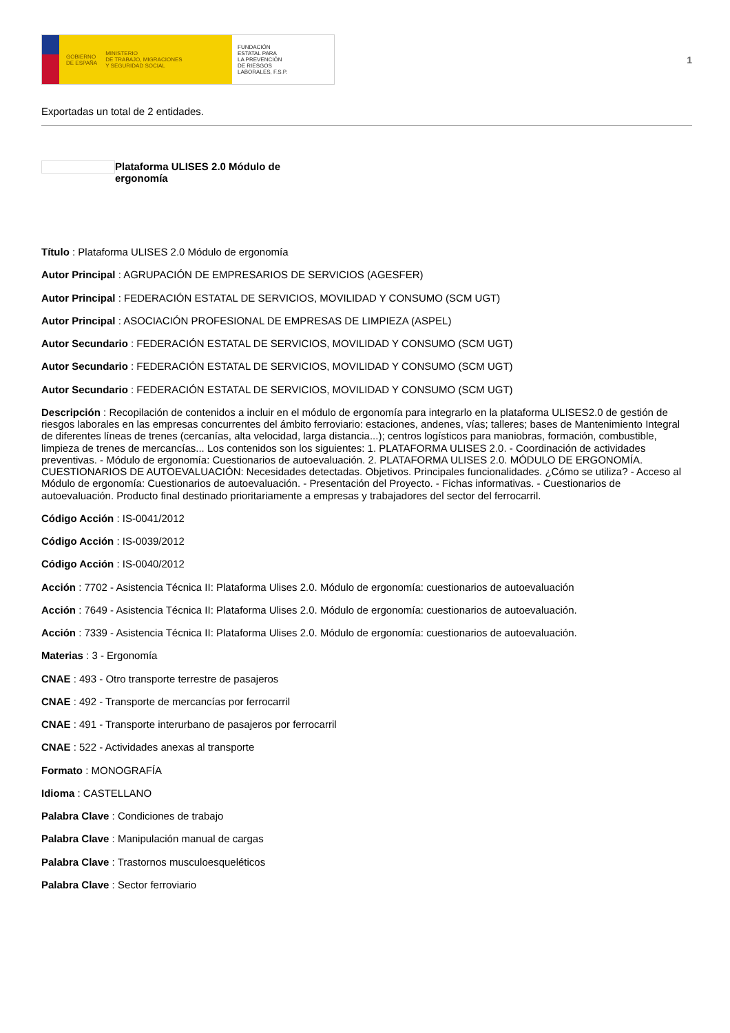GOBIERNO
DE ESPAÑA MINISTERIO
DE TRABAJO, MIGRACIONES
Y SEGURIDAD SOCIAL
FUNDACIÓN
ESTATAL PARA
LA PREVENCIÓN
DE RIESGOS
LABORALES, F.S.P.
1
Exportadas un total de 2 entidades.
Plataforma ULISES 2.0 Módulo de ergonomía
Título : Plataforma ULISES 2.0 Módulo de ergonomía
Autor Principal : AGRUPACIÓN DE EMPRESARIOS DE SERVICIOS (AGESFER)
Autor Principal : FEDERACIÓN ESTATAL DE SERVICIOS, MOVILIDAD Y CONSUMO (SCM UGT)
Autor Principal : ASOCIACIÓN PROFESIONAL DE EMPRESAS DE LIMPIEZA (ASPEL)
Autor Secundario : FEDERACIÓN ESTATAL DE SERVICIOS, MOVILIDAD Y CONSUMO (SCM UGT)
Autor Secundario : FEDERACIÓN ESTATAL DE SERVICIOS, MOVILIDAD Y CONSUMO (SCM UGT)
Autor Secundario : FEDERACIÓN ESTATAL DE SERVICIOS, MOVILIDAD Y CONSUMO (SCM UGT)
Descripción : Recopilación de contenidos a incluir en el módulo de ergonomía para integrarlo en la plataforma ULISES2.0 de gestión de riesgos laborales en las empresas concurrentes del ámbito ferroviario: estaciones, andenes, vías; talleres; bases de Mantenimiento Integral de diferentes líneas de trenes (cercanías, alta velocidad, larga distancia...); centros logísticos para maniobras, formación, combustible, limpieza de trenes de mercancías... Los contenidos son los siguientes: 1. PLATAFORMA ULISES 2.0. - Coordinación de actividades preventivas. - Módulo de ergonomía: Cuestionarios de autoevaluación. 2. PLATAFORMA ULISES 2.0. MÓDULO DE ERGONOMÍA. CUESTIONARIOS DE AUTOEVALUACIÓN: Necesidades detectadas. Objetivos. Principales funcionalidades. ¿Cómo se utiliza? - Acceso al Módulo de ergonomía: Cuestionarios de autoevaluación. - Presentación del Proyecto. - Fichas informativas. - Cuestionarios de autoevaluación. Producto final destinado prioritariamente a empresas y trabajadores del sector del ferrocarril.
Código Acción : IS-0041/2012
Código Acción : IS-0039/2012
Código Acción : IS-0040/2012
Acción : 7702 - Asistencia Técnica II: Plataforma Ulises 2.0. Módulo de ergonomía: cuestionarios de autoevaluación
Acción : 7649 - Asistencia Técnica II: Plataforma Ulises 2.0. Módulo de ergonomía: cuestionarios de autoevaluación.
Acción : 7339 - Asistencia Técnica II: Plataforma Ulises 2.0. Módulo de ergonomía: cuestionarios de autoevaluación.
Materias : 3 - Ergonomía
CNAE : 493 - Otro transporte terrestre de pasajeros
CNAE : 492 - Transporte de mercancías por ferrocarril
CNAE : 491 - Transporte interurbano de pasajeros por ferrocarril
CNAE : 522 - Actividades anexas al transporte
Formato : MONOGRAFÍA
Idioma : CASTELLANO
Palabra Clave : Condiciones de trabajo
Palabra Clave : Manipulación manual de cargas
Palabra Clave : Trastornos musculoesqueléticos
Palabra Clave : Sector ferroviario